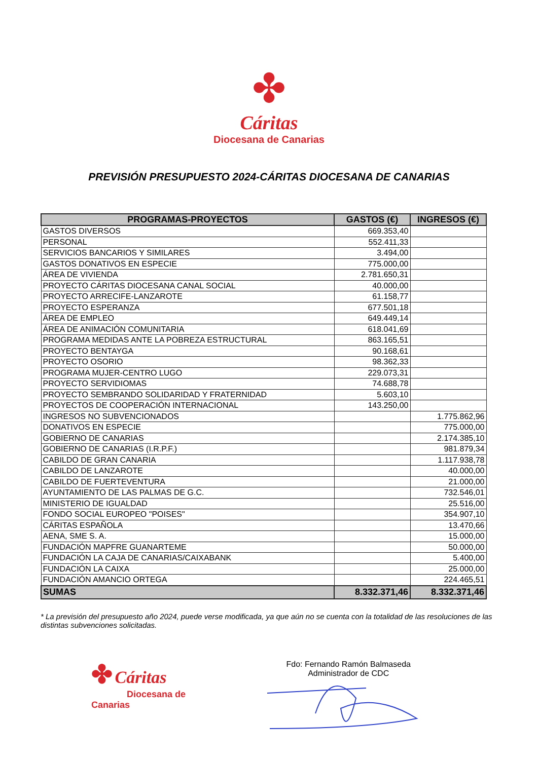✤
Cáritas
Diocesana de Canarias
PREVISIÓN PRESUPUESTO 2024-CÁRITAS DIOCESANA DE CANARIAS
| PROGRAMAS-PROYECTOS | GASTOS (€) | INGRESOS (€) |
| --- | --- | --- |
| GASTOS DIVERSOS | 669.353,40 | |
| PERSONAL | 552.411,33 | |
| SERVICIOS BANCARIOS Y SIMILARES | 3.494,00 | |
| GASTOS DONATIVOS EN ESPECIE | 775.000,00 | |
| ÁREA DE VIVIENDA | 2.781.650,31 | |
| PROYECTO CÁRITAS DIOCESANA CANAL SOCIAL | 40.000,00 | |
| PROYECTO ARRECIFE-LANZAROTE | 61.158,77 | |
| PROYECTO ESPERANZA | 677.501,18 | |
| ÁREA DE EMPLEO | 649.449,14 | |
| ÁREA DE ANIMACIÓN COMUNITARIA | 618.041,69 | |
| PROGRAMA MEDIDAS ANTE LA POBREZA ESTRUCTURAL | 863.165,51 | |
| PROYECTO BENTAYGA | 90.168,61 | |
| PROYECTO OSORIO | 98.362,33 | |
| PROGRAMA MUJER-CENTRO LUGO | 229.073,31 | |
| PROYECTO SERVIDIOMAS | 74.688,78 | |
| PROYECTO SEMBRANDO SOLIDARIDAD Y FRATERNIDAD | 5.603,10 | |
| PROYECTOS DE COOPERACIÓN INTERNACIONAL | 143.250,00 | |
| INGRESOS NO SUBVENCIONADOS | | 1.775.862,96 |
| DONATIVOS EN ESPECIE | | 775.000,00 |
| GOBIERNO DE CANARIAS | | 2.174.385,10 |
| GOBIERNO DE CANARIAS (I.R.P.F.) | | 981.879,34 |
| CABILDO DE GRAN CANARIA | | 1.117.938,78 |
| CABILDO DE LANZAROTE | | 40.000,00 |
| CABILDO DE FUERTEVENTURA | | 21.000,00 |
| AYUNTAMIENTO DE LAS PALMAS DE G.C. | | 732.546,01 |
| MINISTERIO DE IGUALDAD | | 25.516,00 |
| FONDO SOCIAL EUROPEO "POISES" | | 354.907,10 |
| CÁRITAS ESPAÑOLA | | 13.470,66 |
| AENA, SME S. A. | | 15.000,00 |
| FUNDACIÓN MAPFRE GUANARTEME | | 50.000,00 |
| FUNDACIÓN LA CAJA DE CANARIAS/CAIXABANK | | 5.400,00 |
| FUNDACIÓN LA CAIXA | | 25.000,00 |
| FUNDACIÓN AMANCIO ORTEGA | | 224.465,51 |
| SUMAS | 8.332.371,46 | 8.332.371,46 |
* La previsión del presupuesto año 2024, puede verse modificada, ya que aún no se cuenta con la totalidad de las resoluciones de las distintas subvenciones solicitadas.
✤ Cáritas
Diocesana de Canarias
Fdo: Fernando Ramón Balmaseda
Administrador de CDC